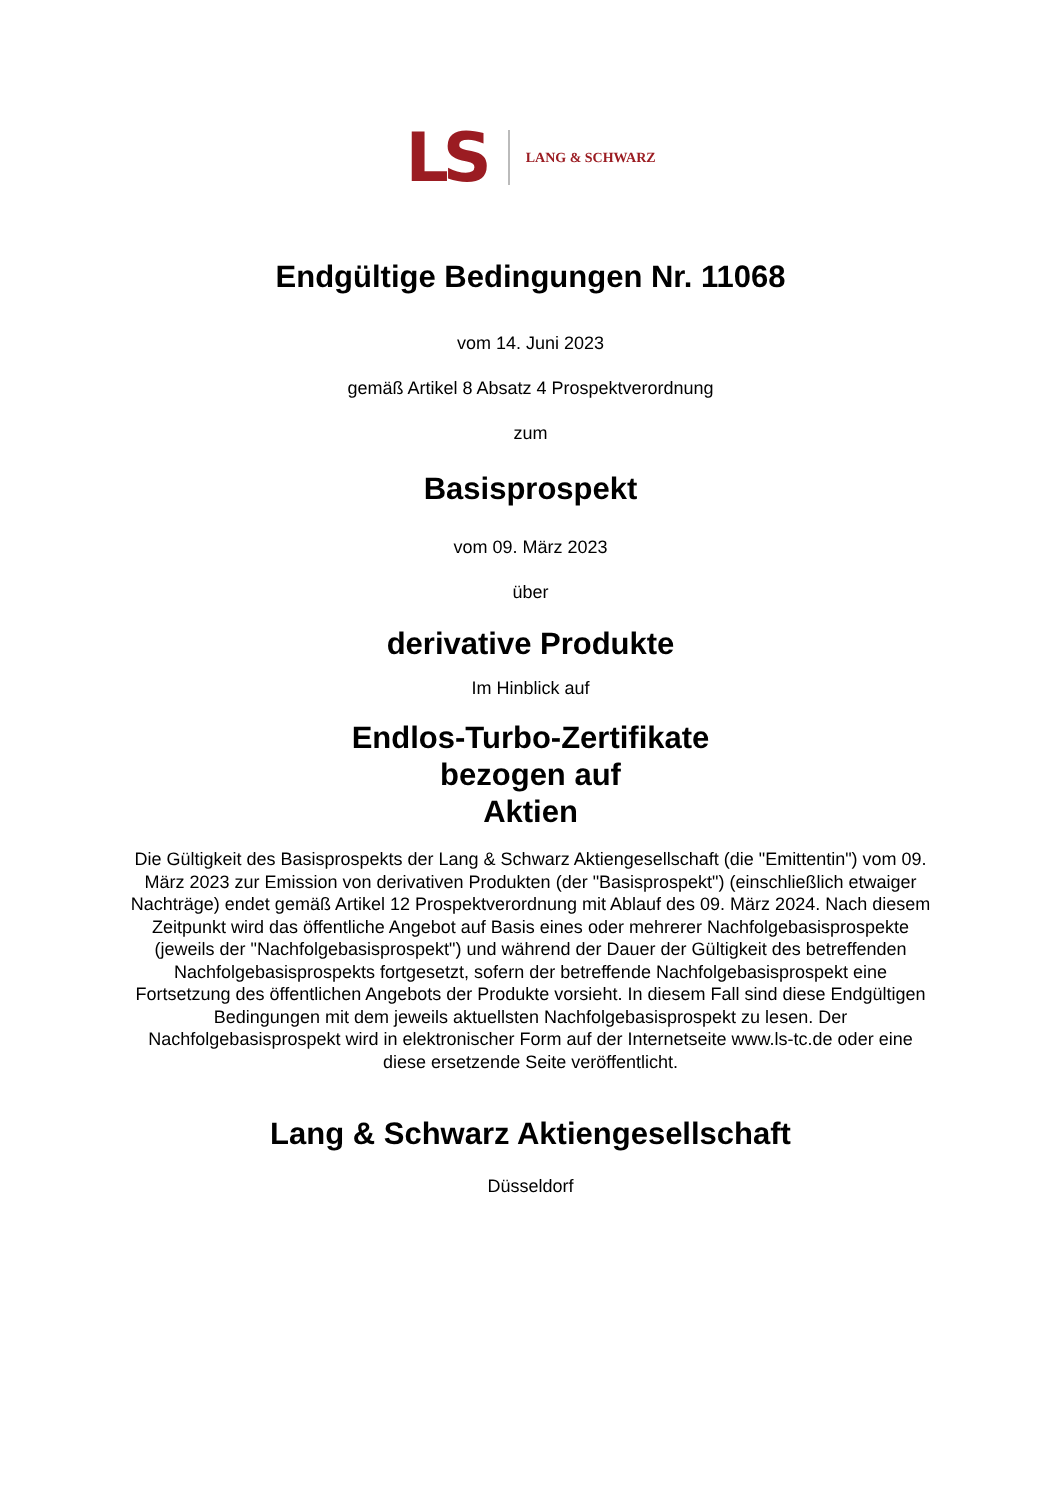LS LANG & SCHWARZ
Endgültige Bedingungen Nr. 11068
vom 14. Juni 2023
gemäß Artikel 8 Absatz 4 Prospektverordnung
zum
Basisprospekt
vom 09. März 2023
über
derivative Produkte
Im Hinblick auf
Endlos-Turbo-Zertifikate
bezogen auf
Aktien
Die Gültigkeit des Basisprospekts der Lang & Schwarz Aktiengesellschaft (die "Emittentin") vom 09. März 2023 zur Emission von derivativen Produkten (der "Basisprospekt") (einschließlich etwaiger Nachträge) endet gemäß Artikel 12 Prospektverordnung mit Ablauf des 09. März 2024. Nach diesem Zeitpunkt wird das öffentliche Angebot auf Basis eines oder mehrerer Nachfolgebasisprospekte (jeweils der "Nachfolgebasisprospekt") und während der Dauer der Gültigkeit des betreffenden Nachfolgebasisprospekts fortgesetzt, sofern der betreffende Nachfolgebasisprospekt eine Fortsetzung des öffentlichen Angebots der Produkte vorsieht. In diesem Fall sind diese Endgültigen Bedingungen mit dem jeweils aktuellsten Nachfolgebasisprospekt zu lesen. Der Nachfolgebasisprospekt wird in elektronischer Form auf der Internetseite www.ls-tc.de oder eine diese ersetzende Seite veröffentlicht.
Lang & Schwarz Aktiengesellschaft
Düsseldorf